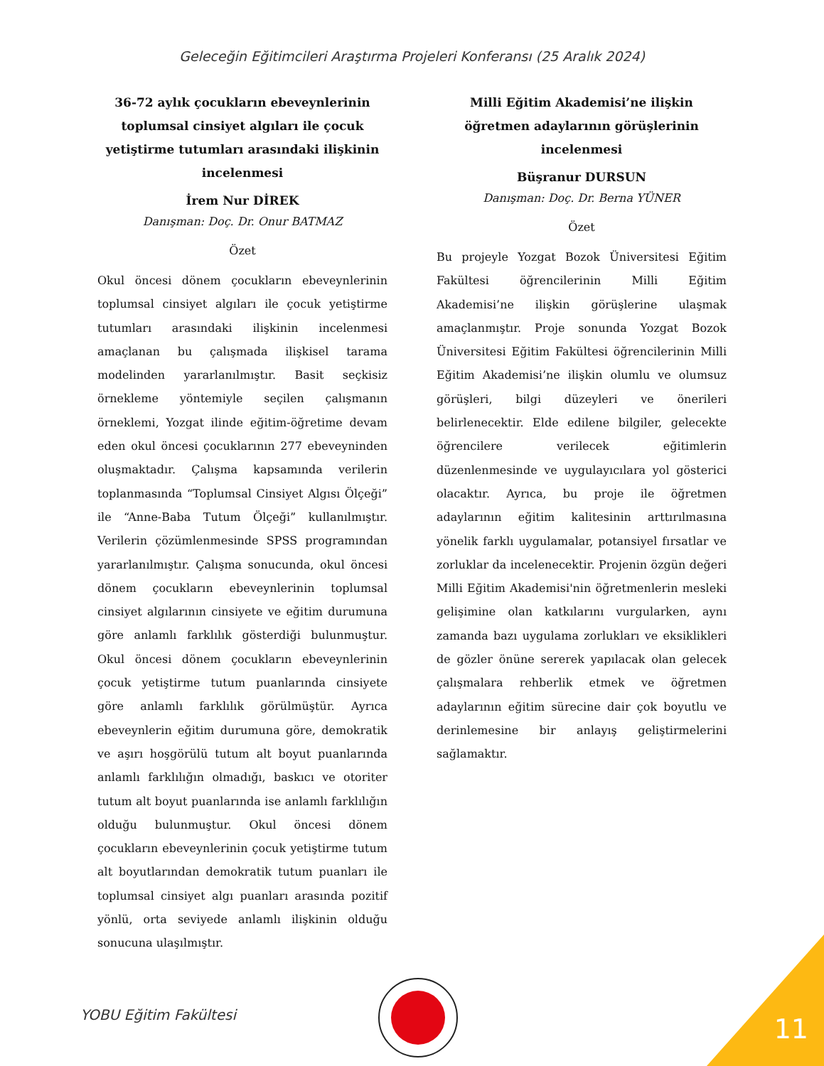Geleceğin Eğitimcileri Araştırma Projeleri Konferansı (25 Aralık 2024)
36-72 aylık çocukların ebeveynlerinin toplumsal cinsiyet algıları ile çocuk yetiştirme tutumları arasındaki ilişkinin incelenmesi
İrem Nur DİREK
Danışman: Doç. Dr. Onur BATMAZ
Özet
Okul öncesi dönem çocukların ebeveynlerinin toplumsal cinsiyet algıları ile çocuk yetiştirme tutumları arasındaki ilişkinin incelenmesi amaçlanan bu çalışmada ilişkisel tarama modelinden yararlanılmıştır. Basit seçkisiz örnekleme yöntemiyle seçilen çalışmanın örneklemi, Yozgat ilinde eğitim-öğretime devam eden okul öncesi çocuklarının 277 ebeveyninden oluşmaktadır. Çalışma kapsamında verilerin toplanmasında “Toplumsal Cinsiyet Algısı Ölçeği” ile “Anne-Baba Tutum Ölçeği” kullanılmıştır. Verilerin çözümlenmesinde SPSS programından yararlanılmıştır. Çalışma sonucunda, okul öncesi dönem çocukların ebeveynlerinin toplumsal cinsiyet algılarının cinsiyete ve eğitim durumuna göre anlamlı farklılık gösterdiği bulunmuştur. Okul öncesi dönem çocukların ebeveynlerinin çocuk yetiştirme tutum puanlarında cinsiyete göre anlamlı farklılık görülmüştür. Ayrıca ebeveynlerin eğitim durumuna göre, demokratik ve aşırı hoşgörülü tutum alt boyut puanlarında anlamlı farklılığın olmadığı, baskıcı ve otoriter tutum alt boyut puanlarında ise anlamlı farklılığın olduğu bulunmuştur. Okul öncesi dönem çocukların ebeveynlerinin çocuk yetiştirme tutum alt boyutlarından demokratik tutum puanları ile toplumsal cinsiyet algı puanları arasında pozitif yönlü, orta seviyede anlamlı ilişkinin olduğu sonucuna ulaşılmıştır.
Milli Eğitim Akademisi’ne ilişkin öğretmen adaylarının görüşlerinin incelenmesi
Büşranur DURSUN
Danışman: Doç. Dr. Berna YÜNER
Özet
Bu projeyle Yozgat Bozok Üniversitesi Eğitim Fakültesi öğrencilerinin Milli Eğitim Akademisi’ne ilişkin görüşlerine ulaşmak amaçlanmıştır. Proje sonunda Yozgat Bozok Üniversitesi Eğitim Fakültesi öğrencilerinin Milli Eğitim Akademisi’ne ilişkin olumlu ve olumsuz görüşleri, bilgi düzeyleri ve önerileri belirlenecektir. Elde edilene bilgiler, gelecekte öğrencilere verilecek eğitimlerin düzenlenmesinde ve uygulayıcılara yol gösterici olacaktır. Ayrıca, bu proje ile öğretmen adaylarının eğitim kalitesinin arttırılmasına yönelik farklı uygulamalar, potansiyel fırsatlar ve zorluklar da incelenecektir. Projenin özgün değeri Milli Eğitim Akademisi'nin öğretmenlerin mesleki gelişimine olan katkılarını vurgularken, aynı zamanda bazı uygulama zorlukları ve eksiklikleri de gözler önüne sererek yapılacak olan gelecek çalışmalara rehberlik etmek ve öğretmen adaylarının eğitim sürecine dair çok boyutlu ve derinlemesine bir anlayış geliştirmelerini sağlamaktır.
YOBU Eğitim Fakültesi 11